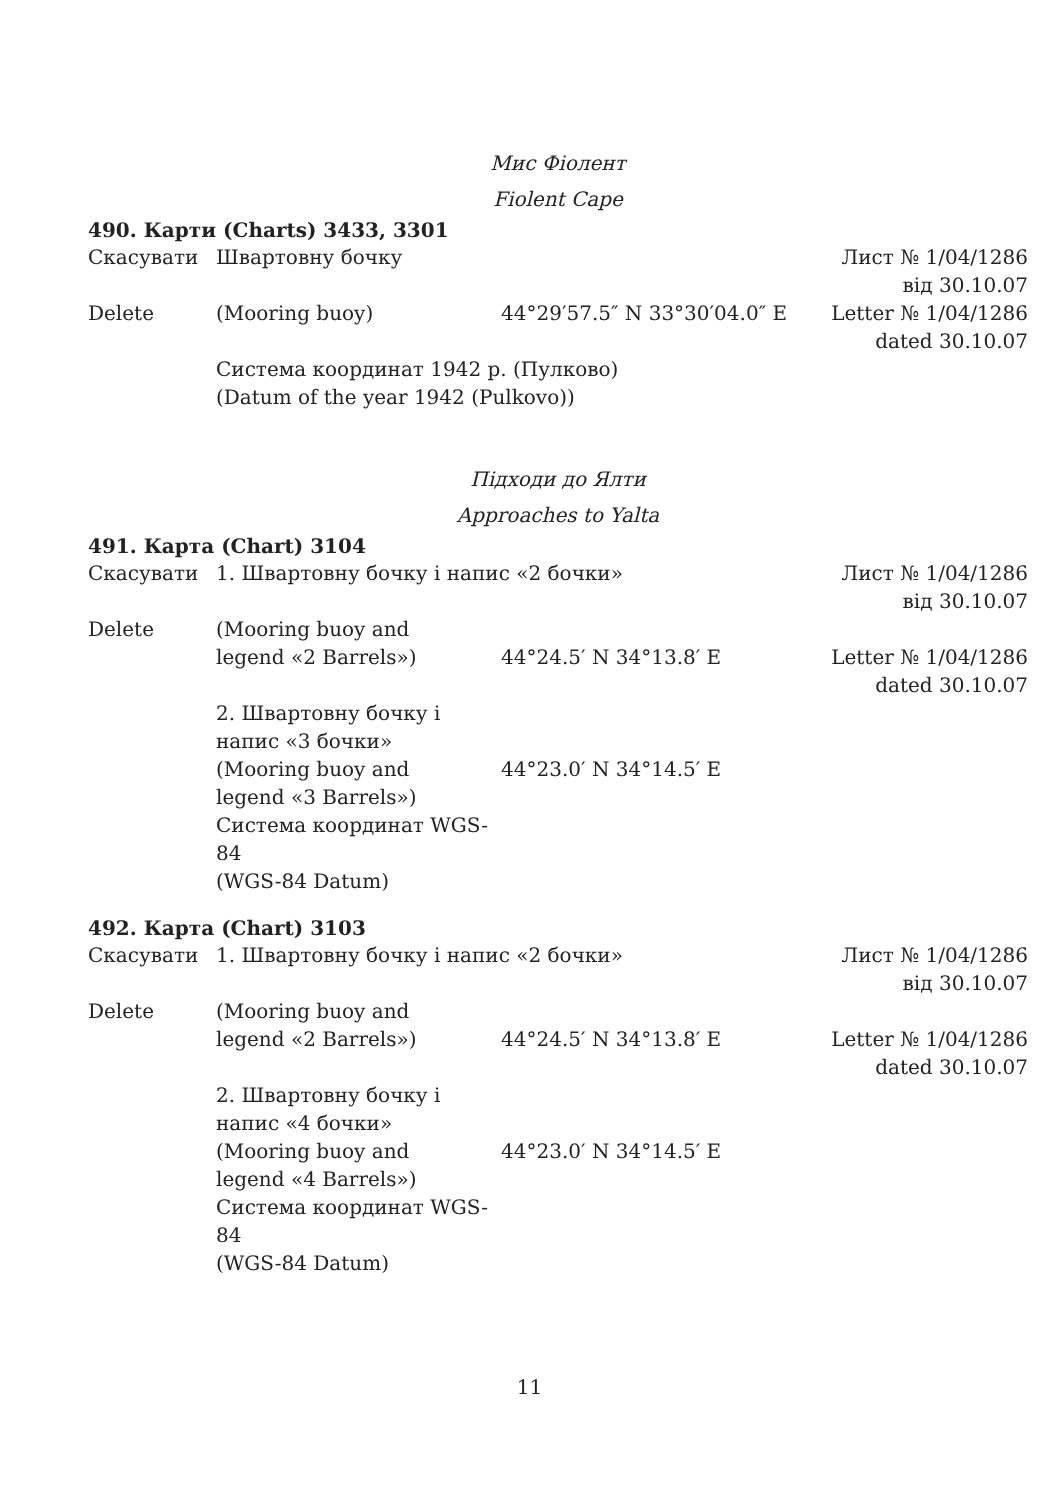Мис Фіолент
Fiolent Cape
490. Карти (Charts) 3433, 3301
| Скасувати | Швартовну бочку | | Лист № 1/04/1286 від 30.10.07 |
| Delete | (Mooring buoy) | 44°29′57.5″ N 33°30′04.0″ E | Letter № 1/04/1286 dated 30.10.07 |
| | Система координат 1942 р. (Пулково) (Datum of the year 1942 (Pulkovo)) | | |
Підходи до Ялти
Approaches to Yalta
491. Карта (Chart) 3104
| Скасувати | 1. Швартовну бочку і напис «2 бочки» | | Лист № 1/04/1286 від 30.10.07 |
| Delete | (Mooring buoy and legend «2 Barrels») | 44°24.5′ N 34°13.8′ E | Letter № 1/04/1286 dated 30.10.07 |
| | 2. Швартовну бочку і напис «3 бочки» (Mooring buoy and legend «3 Barrels») Система координат WGS-84 (WGS-84 Datum) | 44°23.0′ N 34°14.5′ E | |
492. Карта (Chart) 3103
| Скасувати | 1. Швартовну бочку і напис «2 бочки» | | Лист № 1/04/1286 від 30.10.07 |
| Delete | (Mooring buoy and legend «2 Barrels») | 44°24.5′ N 34°13.8′ E | Letter № 1/04/1286 dated 30.10.07 |
| | 2. Швартовну бочку і напис «4 бочки» (Mooring buoy and legend «4 Barrels») Система координат WGS-84 (WGS-84 Datum) | 44°23.0′ N 34°14.5′ E | |
11